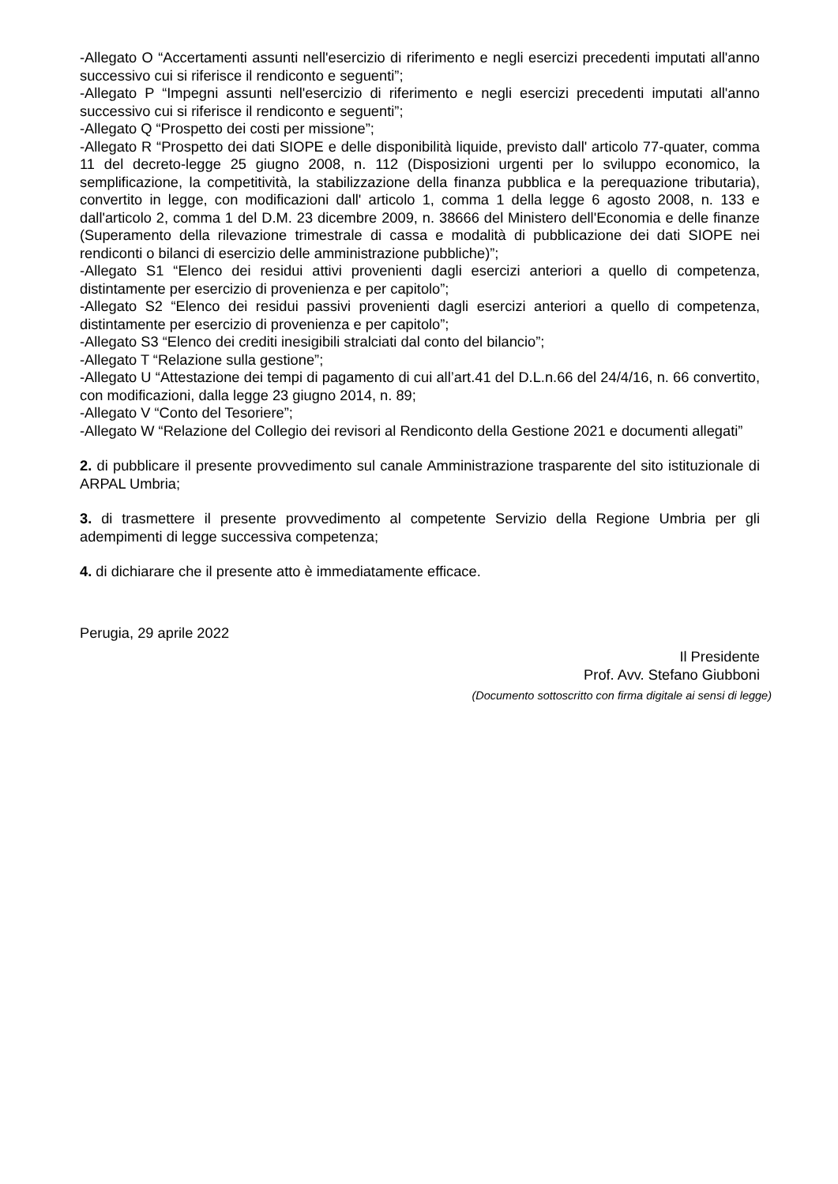-Allegato O “Accertamenti assunti nell'esercizio di riferimento e negli esercizi precedenti imputati all'anno successivo cui si riferisce il rendiconto e seguenti”;
-Allegato P “Impegni assunti nell'esercizio di riferimento e negli esercizi precedenti imputati all'anno successivo cui si riferisce il rendiconto e seguenti”;
-Allegato Q “Prospetto dei costi per missione”;
-Allegato R “Prospetto dei dati SIOPE e delle disponibilità liquide, previsto dall' articolo 77-quater, comma 11 del decreto-legge 25 giugno 2008, n. 112 (Disposizioni urgenti per lo sviluppo economico, la semplificazione, la competitività, la stabilizzazione della finanza pubblica e la perequazione tributaria), convertito in legge, con modificazioni dall' articolo 1, comma 1 della legge 6 agosto 2008, n. 133 e dall'articolo 2, comma 1 del D.M. 23 dicembre 2009, n. 38666 del Ministero dell'Economia e delle finanze (Superamento della rilevazione trimestrale di cassa e modalità di pubblicazione dei dati SIOPE nei rendiconti o bilanci di esercizio delle amministrazione pubbliche)”;
-Allegato S1 “Elenco dei residui attivi provenienti dagli esercizi anteriori a quello di competenza, distintamente per esercizio di provenienza e per capitolo”;
-Allegato S2 “Elenco dei residui passivi provenienti dagli esercizi anteriori a quello di competenza, distintamente per esercizio di provenienza e per capitolo”;
-Allegato S3 “Elenco dei crediti inesigibili stralciati dal conto del bilancio”;
-Allegato T “Relazione sulla gestione”;
-Allegato U “Attestazione dei tempi di pagamento di cui all’art.41 del D.L.n.66 del 24/4/16, n. 66 convertito, con modificazioni, dalla legge 23 giugno 2014, n. 89;
-Allegato V “Conto del Tesoriere”;
-Allegato W “Relazione del Collegio dei revisori al Rendiconto della Gestione 2021 e documenti allegati”
2. di pubblicare il presente provvedimento sul canale Amministrazione trasparente del sito istituzionale di ARPAL Umbria;
3. di trasmettere il presente provvedimento al competente Servizio della Regione Umbria per gli adempimenti di legge successiva competenza;
4. di dichiarare che il presente atto è immediatamente efficace.
Perugia, 29 aprile 2022
Il Presidente
Prof. Avv. Stefano Giubboni
(Documento sottoscritto con firma digitale ai sensi di legge)